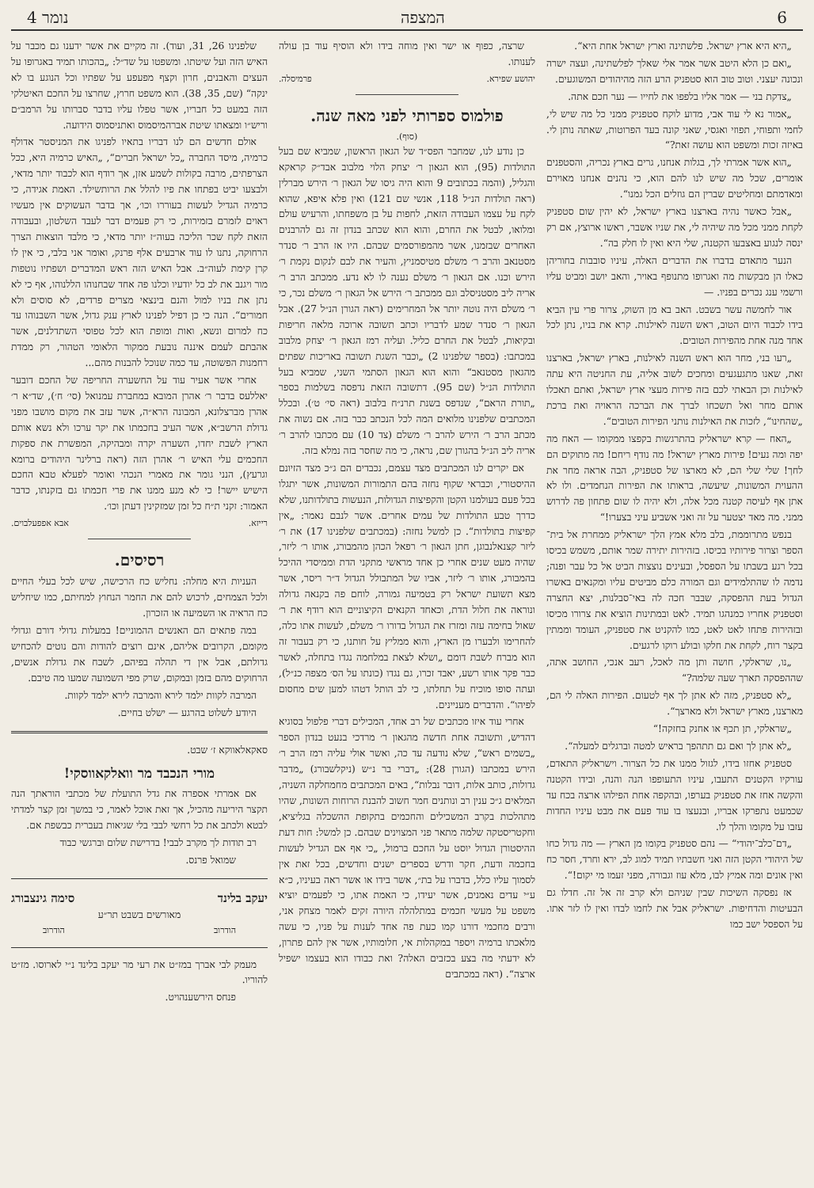6 המצפה נומר 4
„היא היא ארץ ישראל. פלשתינה וארץ ישראל אחת היא“.
„ואם כן הלא היטב אשר אמר אלי שאלך לפלשתינה, ועצה ישרה ונכונה יעצני. וטוב טוב הוא סטפניק הרע הזה מהיהודים המשוגעים.
„צדקת בני — אמר אליו בלפפו את לחייו — נער חכם אתה.
„אמור נא לי עוד אבי, מדוע לוקח סטפניק ממני כל מה שיש לי, לחמי ותפוחי, תפוזי ואגסי, שאני קונה בעד הפרוטות, שאתה נותן לי. באיזה זכות ומשפט הוא עושה זאת?“
„הוא אשר אמרתי לך, בגלות אנחנו, גרים בארץ נכריה, והסטפנים אומרים, שכל מה שיש לנו להם הוא, כי נהנים אנחנו מאוירם ומאדמתם ומחליטים שברין הם גוזלים הכל גמנו“.
„אבל כאשר נהיה בארצנו בארץ ישראל, לא יהין שום סטפניק לקחת ממני מכל מה שיהיה לי, את שניו אשבר, ראשו ארוצץ, אם רק ינסה לנגוע באצבעו הקטנה, שלי היא ואין לו חלק בה“.
הנער מתאדם בדברו את הדברים האלה, עיניו סובבות בחוריהן כאלו הן מבקשות מה ואגרופו מתנופף באויר, והאב יושב ומביט עליו ורשמי ענג נכרים בפניו. —
אור לחמשה עשר בשבט. האב בא מן השוק, צרור פרי עין הביא בידו לכבוד היום הטוב, ראש השנה לאילנות. קרא את בניו, נתן לכל אחד מנה אחת מהפירות הטובים.
„רעו בני, מחר הוא ראש השנה לאילנות, בארץ ישראל, בארצנו זאת, שאנו מתגעגעים ומחכים לשוב אליה, עת החניטה היא עתה לאילנות וכן הבאתי לכם בזה פירות מעצי ארץ ישראל, ואתם תאכלו אותם מחר ואל תשכחו לברך את הברכה הראויה ואת ברכת „שהחינו“, לזכות את האילנות נותני הפירות הטובים“.
„האח — קרא ישראליק בהתרגשות בקפצו ממקומו — האח מה יפה ומה נעים! פירות מארץ ישראל! מה נודף ריחם! מה מתוקים הם לחך! שלי שלי הם, לא מארצו של סטפניק, הבה אראה מחר את ההעוית המשונות, שיעשה, בראותו את הפירות הנחמדים. ולו לא אתן אף לעיסה קטנה מכל אלה, ולא יהיה לו שום פתחון פה לדרוש ממני. מה מאד יצטער על זה ואני אשביע עיני בצערו!“
בנפש מתרוממת, בלב מלא אמץ הלך ישראליק ממחרת אל בית־הספר וצרור פירותיו בכיסו. בזהירות יתירה שמר אותם, משמש בכיסו בכל רגע בשבתו על הספסל, ובעינים נוצצות הביט אל כל עבר ופנה; נדמה לו שהתלמידים וגם המורה כלם מביטים עליו ומקנאים באשרו הגדול בעת ההפסקה, שבבר חכה לה באי־סבלנות, יצא החצרה וסטפניק אחריו כמנהגו תמיד. לאט ובמתינות הוציא את צרורו מכיסו ובזהירות פתחו לאט לאט, כמו להקניט את סטפניק, העומד וממתין בקצר רוח, לקחת את חלקו ובולע רוקו לרגעים.
„נו, שראלקי, חושה ותן מה לאכל, רעב אנכי, החושב אתה, שההפסקה תארך שעה שלמה?“
„לא סטפניק, מזה לא אתן לך אף לטעום. הפירות האלה לי הם, מארצנו, מארץ ישראל ולא מארצך“.
„שראלקי, תן תכף או אחנק בחזקה!“
„לא אתן לך ואם גם תתהפך בראיש למטה וברגלים למעלה“.
סטפניק אחזו בידו, לגזול ממנו את כל הצרור. וישראליק התאדם, עורקיו הקטנים התעבו, עיניו התעופפו הנה והנה, ובידו הקטנה והקשה אחז את סטפניק בערפו, ובהקפה אחת הפילהו ארצה בכח עד שכמעט נתפרקו אבריו, ובנעצו בו עוד פעם את מבט עיניו החדות עזבו על מקומו והלך לו.
„דם־כלב־יהודי“ — נהם סטפניק בקומו מן הארץ — מה גדול כחו של היהודי הקטן הזה ואני חשבתיו תמיד למוג לב, ירא וחרד, חסר כח ואין אונים ומה אמיץ לבו, מלא עוז וגבורה, מפני זעמו מי יקום!“.
אז נפסקה השיכות שבין שניהם ולא קרב זה אל זה. חדלו גם הבעיטות והדחיפות. ישראליק אבל את לחמו לבדו ואין לו לזר אתו. על הספסל ישב כמו
שרצה, כפוף או ישר ואין מוחה בידו ולא הוסיף עוד בן עולה לענותו.
יהושע שפירא. פרמיסלה.
פולמוס ספרותי לפני מאה שנה.
(סוף).
כן נודע לנו, שמחבר הפס״ד של הגאון הראשון, שמביא שם בעל התולדות (95), הוא הגאון ר׳ יצחק הלוי מלבוב אבד״ק קראקא והגליל, (והמה בכתובים 9 והוא היה גיסו של הגאון ר׳ הירש מברלין (ראה תולדות הנ״ל 118, אנשי שם 121) ואין פלא איפא, שהוא לקח על עצמו העבודה הזאת, לחפות על בן משפחתו, והרעיש עולם ומלואו, לבטל את החרם, והוא הוא שכתב בנדון זה גם להרבנים האחרים שבזמנו, אשר מהמפורסמים שבהם. היו אז הרב ר׳ סנדר מסטנאב והרב ר׳ משלם מטיסמניץ, והעיר את לבם לנקום נקמת ר׳ הירש וכנו. אם הגאון ר׳ משלם נענה לו לא נדע. ממכתב הרב ר׳ אריה ליב מסטניסלב וגם ממכתב ר׳ הירש אל הגאון ר׳ משלם נכר, כי ר׳ משלם היה נוטה יותר אל המחרימים (ראה הגורן הנ״ל 27). אבל הגאון ר׳ סנדר שמע לדבריו וכתב תשובה ארוכה מלאה חריפות ובקיאות, לבטל את החרם כליל. ועליה רמז הגאון ר׳ יצחק מלבוב במכתבו: (בספר שלפנינו 2) „וכבר השגת תשובה באריכות שפתים מהגאון מסטנאב“ והוא הוא הגאון הסתמי השני, שמביא בעל התולדות הנ״ל (שם 95). דתשובה הזאת נדפסה בשלמות בספר „תורת הראם“, שנדפס בשנת תרנ״ח בלבוב (ראה סי׳ ט׳). ובכלל המכתבים שלפנינו מלואים המה לכל הנכתב כבר בזה. אם נשוה את מכתב הרב ר׳ הירש להרב ר׳ משלם (צד 10) עם מכתבו להרב ר׳ אריה ליב הנ״ל בהגורן שם, נראה, כי מה שחסר בזה נמלא בזה.
אם יקרים לנו המכתבים מצד עצמם, נכבדים הם ג״כ מצד הזיונם ההיסטורי, וכבראי שקוף נחזה בהם התמורות המשונות, אשר יתגלו בכל פעם בעולמנו הקטן והקפיצות הגדולות, הנעשות בתולדותנו, שלא כדרך טבע התולדות של עמים אחרים. אשר לנבם נאמר: „אין קפיצות בתולדות“. כן למשל נחזה: (במכתבים שלפנינו 17) את ר׳ ליזר קצנאלנבוגן, חתן הגאון ר׳ רפאל הכהן מהמבורג, אותו ר׳ ליזר, שהיה מעט שנים אחרי כן אחד מראשי מתקני הדת וממיסדי ההיכל בהמבורג, אותו ר׳ ליזר, אביו של המתבולל הגדול ד״ר ריסר, אשר מצא תשועת ישראל רק בטמיעה גמורה, לוחם פה בקנאה גדולה ונוראה את חלול הדת, וכאחד הקנאים הקיצוניים הוא רודף את ר׳ שאול בחימה עזה ומזרז את הגדול בדורו ר׳ משלם, לעשות אתו כלה, להחרימו ולבערו מן הארץ, והוא ממליץ על חותנו, כי רק בעבור זה הוא מברח לשבת דומם „ושלא לצאת במלחמה נגדו בתחלה, לאשר כבר פקר אותו רשע, יאבד זכרו, גם נגדו (כונתו על הס׳ מצפה כנ״ל), ועתה סופו מוכיח על תחלתו, כי לב הותל דטהו למען שים מחסום לפיהו“. והדברים מעניינים.
אחרי עוד איזו מכתבים של רב אחד, המכילים דברי פלפול בסוגיא דהדיש, ותשובה אחת חדשה מהגאון ר׳ מרדכי בנעט בנדון הספר „בשמים ראש“, שלא נודעה עד כה, ואשר אולי עליה רמז הרב ר׳ הירש במכתבו (הגורן 28): „דברי בר נ״ש (ניקלשבורג) „מדבר גדולות, כותב אלות, דובר נבלות“, באים המכתבים מחמחלקה השניה, המלאים ג״כ ענין רב ונותנים חמר חשוב להבנת הרוחות השונות, שהיו מתהלכות בקרב המשכילים והחכמים בתקופת ההשכלה בגליציא, וחקטריסטקה שלמה מתאר פני המצוינים שבהם. כן למשל: חות דעת ההיסטורן הגדול יוסט על החכם ברמול, „כי אף אם הגדיל לעשות בחכמה ודעת, חקר ודרש בספרים ישנים וחדשים, בכל זאת אין לסמוך עליו כלל, בדברו על בת״, אשר בידו או אשר ראה בעיניו, כ״א ע״י עדים נאמנים, אשר יעידו, כי האמת אתו, כי לפעמים יוציא משפט על מעשי חכמים במתלהלה היורה זקים לאמר מצחק אני, ורבים מחכמי דורנו קמו כעת פה אחד לענות על פניו, כי עשה מלאכתו ברמיה ויספר במקהלות אי, חלומותיו, אשר אין להם פתרון, לא ידעתי מה בצע בכזבים האלה? ואת כבודו הוא בעצמו ישפיל ארצה“. (ראה במכתבים
שלפנינו 26, 31, ועוד). זה מקיים את אשר ידענו גם מכבר על האיש הזה ועל שיטתו. ומשפטו על שד״ל: „בהכותו תמיד באגרופו על העצים והאבנים, חרון וקצף מפעפע על שפתיו וכל הנוגע בו לא ינקה“ (שם, 35, 38). הוא משפט חרוץ, שחרצו על החכם האיטלקי הזה במעט כל חבריו, אשר טפלו עליו בדבר סברותו על הרמב״ם וריש״ו ומצאתו שיטת אברהמיסמוס ואתניסמוס הידועה.
אולם חדשים הם לנו דבריו בתאיו לפניגו את המניסטר אדולף כרמיה, מיסד החברה „כל ישראל חברים“, „האיש כרמיה היא, ככל הצרפתים, מרבה בקולות לשמע אזן, אך רודף הוא לכבוד יותר מדאי, ולבצעו יביט בפתחו את פיו להלל את הרותשילד. האמת אגידה, כי כרמיה הגדיל לעשות בעוררו וכו׳, אך בדבר העשוקים אין מעשיו ראוים לזמרם בזמירות, כי רק פעמים דבר לעבד השלטון, ובעבודה הזאת לקח שכר הליכה בעוה״ז יותר מדאי, כי מלבד הוצאות הצרך הרחוקה, נתנו לו עוד ארבעים אלף פרנק, ואומר אני בלבי, כי אין לו קרן קימת לעוה״ב. אבל האיש הזה ראש המדברים ושפתיו נוטפות מור ויגנב את לב כל יודעיו וכלנו פה אחד שבחנוהו הללנוהו, אף כי לא נתן את בניו למול והנם בינצאי מצרים פרדים, לא סוסים ולא חמורים“. הנה כי כן דפיל לפנינו לארץ ענק גדול, אשר השבנוהו עד כח למרום ונשא, ואות ומופת הוא לכל טפוסי השתדלנים, אשר אהבתם לעמם איננה נובעת ממקור הלאומי הטהור, רק ממדת רחמנות הפשוטה, עד כמה שנוכל להבנות מהם...
אחרי אשר אעיר עוד על החשערה החריפה של החכם דובער יאללעס בדבר ר׳ אהרן המובא במחברת עמנואל (סי׳ ח׳), שד״א ר׳ אהרן מברצלונא, המבונה הרא״ה, אשר עזב את מקום מושבו מפני גדולת הרשב״א, אשר העיב בחכמתו את יקר ערכו ולא נשא אותם הארץ לשבת יחדו, השערה יקרה ומבהיקה, המפשרת את ספקות החכמים עלי האיש ר׳ אהרן הזה (ראה ברלינר היהודים ברומא וגרעץ), הנני גומר את מאמרי הנכהי ואומר לפעלא טבא החכם הישיש יישר! כי לא מנע ממנו את פרי חכמתו גם בזקנתו, כדבר האמור: זקני ת״ח כל זמן שמזקינין דעתן וכו׳.
רייזא. אבא אפפעלבוים.
רסיסים.
העניות היא מחלה: נחליש כח הרכישה, שיש לכל בעלי החיים ולכל הצמחים, לרכוש להם את החמר הנחוץ למחיתם, כמו שיחליש כח הראיה או השמיעה או הזכרון.
במה פתאים הם האנשים ההמוניים! במעלות גדולי דורם וגדולי מקומם, הקרובים אליהם, אינם רוצים להודות והם נוטים להכחיש גדולתם, אבל אין די תהלה בפיהם, לשבח את גדולת אנשים, הרחוקים מהם בזמן ובמקום, שרק מפי השמועה שמעו מה טיבם.
המרבה לקוות ילמד לירא והמרבה לירא ילמד לקוות.
היודע לשלוט בהרגע — ישלט בחיים.
סאקאלאווקא ז׳ שבט.
מורי הנכבד מר וואלקאווסקי!
אם אמרתי אספרה את גדל התועלת של מכתבי הוראתך הנה תקצר היריעה מהכיל, אך זאת אוכל לאמר, כי במשך זמן קצר למדתי לבטא ולכתב את כל רחשי לבבי בלי שגיאות בעברית כבשפת אם.
רב תודות לך מקרב לבבי! בדרישת שלום וברגשי כבוד
שמואל פרנס.
יעקב בלינד סימה גינצבורג
מאורשים בשבט תר״ע
הודרוב הודרוב
מעמק לבי אברך במז״ט את רעי מר יעקב בלינד נ״י לארוסו. מז״ט להוריו.
פנחס הירשענהויט.